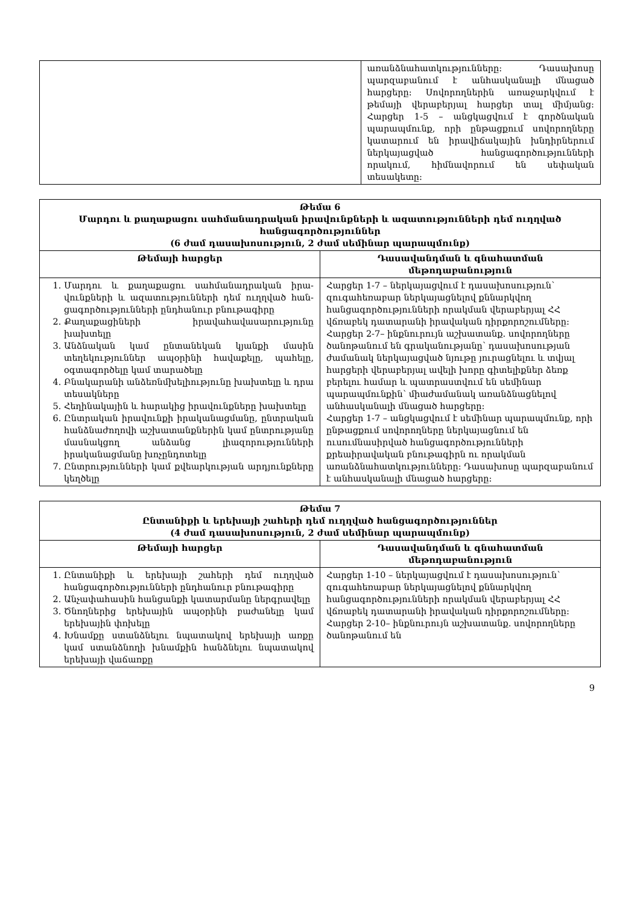| | առանձնահատկությունները: Դասախոսը պարզաբանում է անհասկանալի մնացած հարցերը: Սովորողներին առաջարկվում է թեմայի վերաբերյալ հարցեր տալ միմյանց: Հարցեր 1-5 – անցկացվում է գործնական պարապմունք, որի ընթացքում սովորողները կատարում են իրավիճակային խնդիրներում ներկայացված հանցագործությունների որակում, հիմնավորում են սեփական տեսակետը: |
| Թեմա 6 Մարդու և քաղաքացու սահմանադրական իրավունքների և ազատությունների դեմ ուղղված հանցագործու­թյուններ (6 ժամ դասախոսություն, 2 ժամ սեմինար պարապմունք) | |
| --- | --- |
| Թեմայի հարցեր | Դասավանդման և գնահատման մեթոդաբանություն |
| 1. Մարդու և քաղաքացու սահմանադրական իրա­վունքների և ազատությունների դեմ ուղղված հան­ցագործությունների ընդհանուր բնութագիրը 2. Քաղաքացիների իրավահավասարությունը խախտելը 3. Անձնական կամ ընտանեկան կյանքի մասին տեղեկություններ ապօրինի հավաքելը, պահելը, օգտագործելը կամ տարածելը 4. Բնակարանի անձեռնմխելիությունը խախտելը և դրա տեսակները 5. Հեղինակային և հարակից իրավունքները խախտելը 6. Ընտրական իրավունքի իրականացմանը, ընտրական հանձնաժողովի աշխատանքներին կամ ընտրությանը մասնակցող անձանց լիազորությունների իրականացմանը խոչընդոտելը 7. Ընտրությունների կամ քվեարկության արդյունքները կեղծելը | Հարցեր 1-7 – ներկայացվում է դասախոսություն՝ զուգահեռաբար ներկայացնելով քննարկվող հանցագործությունների որակման վերաբերյալ ՀՀ վճռաբեկ դատարանի իրավական դիրքորոշումները: Հարցեր 2-7– ինքնուրույն աշխատանք. սովորողները ծանոթանում են գրականությանը՝ դասախոսության ժամանակ ներկայացված նյութը յուրացնելու և տվյալ հարցերի վերաբերյալ ավելի խորը գիտելիքներ ձեռք բերելու համար և պատրաստվում են սեմինար պարապմունքին՝ միաժամանակ առանձնացնելով անհասկանալի մնացած հարցերը: Հարցեր 1-7 – անցկացվում է սեմինար պարապմունք, որի ընթացքում սովորողները ներկայացնում են ուսումնասիրված հանցագործությունների քրեաիրավական բնութագիրն ու որակման առանձնահատկությունները: Դասախոսը պարզաբանում է անհասկանալի մնացած հարցերը: |
| Թեմա 7 Ընտանիքի և երեխայի շահերի դեմ ուղղված հանցագործություններ (4 ժամ դասախոսություն, 2 ժամ սեմինար պարապմունք) | |
| --- | --- |
| Թեմայի հարցեր | Դասավանդման և գնահատման մեթոդաբանություն |
| 1. Ընտանիքի և երեխայի շահերի դեմ ուղղված հանցագործությունների ընդհանուր բնութագիրը 2. Անչափահասին հանցանքի կատարմանը ներգրավելը 3. Ծնողներից երեխային ապօրինի բաժանելը կամ երեխային փոխելը 4. Խնամքը ստանձնելու նպատակով երեխայի առքը կամ ստանձնողի խնամքին հանձնելու նպատակով երեխայի վաճառքը | Հարցեր 1-10 – ներկայացվում է դասախոսություն՝ զուգահեռաբար ներկայացնելով քննարկվող հանցագործությունների որակման վերաբերյալ ՀՀ վճռաբեկ դատարանի իրավական դիրքորոշումները: Հարցեր 2-10– ինքնուրույն աշխատանք. սովորողները ծանոթանում են |
9